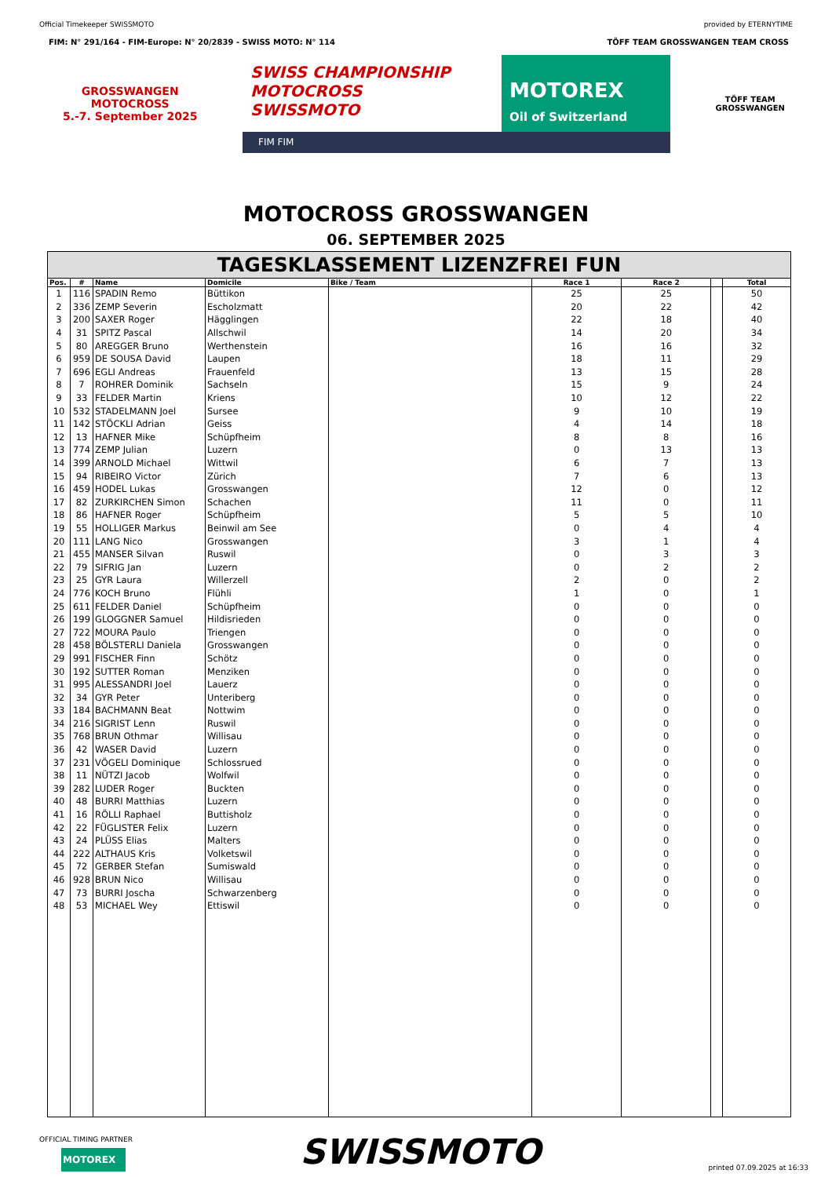Official Timekeeper SWISSMOTO provided by ETERNYTIME
FIM: N° 291/164 - FIM-Europe: N° 20/2839 - SWISS MOTO: N° 114 TÖFF TEAM GROSSWANGEN TEAM CROSS
GROSSWANGEN
MOTOCROSS
5.-7. September 2025
SWISS CHAMPIONSHIP
MOTOCROSS
SWISSMOTO
MOTOREX
Oil of Switzerland
FIM FIM
TÖFF TEAM
GROSSWANGEN
MOTOCROSS GROSSWANGEN
06. SEPTEMBER 2025
TAGESKLASSEMENT LIZENZFREI FUN
| Pos. | # | Name | Domicile | Bike / Team | Race 1 | Race 2 | | Total |
| --- | --- | --- | --- | --- | --- | --- | --- | --- |
| 1 | 116 | SPADIN Remo | Büttikon | | 25 | 25 | | 50 |
| 2 | 336 | ZEMP Severin | Escholzmatt | | 20 | 22 | | 42 |
| 3 | 200 | SAXER Roger | Hägglingen | | 22 | 18 | | 40 |
| 4 | 31 | SPITZ Pascal | Allschwil | | 14 | 20 | | 34 |
| 5 | 80 | AREGGER Bruno | Werthenstein | | 16 | 16 | | 32 |
| 6 | 959 | DE SOUSA David | Laupen | | 18 | 11 | | 29 |
| 7 | 696 | EGLI Andreas | Frauenfeld | | 13 | 15 | | 28 |
| 8 | 7 | ROHRER Dominik | Sachseln | | 15 | 9 | | 24 |
| 9 | 33 | FELDER Martin | Kriens | | 10 | 12 | | 22 |
| 10 | 532 | STADELMANN Joel | Sursee | | 9 | 10 | | 19 |
| 11 | 142 | STÖCKLI Adrian | Geiss | | 4 | 14 | | 18 |
| 12 | 13 | HAFNER Mike | Schüpfheim | | 8 | 8 | | 16 |
| 13 | 774 | ZEMP Julian | Luzern | | 0 | 13 | | 13 |
| 14 | 399 | ARNOLD Michael | Wittwil | | 6 | 7 | | 13 |
| 15 | 94 | RIBEIRO Victor | Zürich | | 7 | 6 | | 13 |
| 16 | 459 | HODEL Lukas | Grosswangen | | 12 | 0 | | 12 |
| 17 | 82 | ZURKIRCHEN Simon | Schachen | | 11 | 0 | | 11 |
| 18 | 86 | HAFNER Roger | Schüpfheim | | 5 | 5 | | 10 |
| 19 | 55 | HOLLIGER Markus | Beinwil am See | | 0 | 4 | | 4 |
| 20 | 111 | LANG Nico | Grosswangen | | 3 | 1 | | 4 |
| 21 | 455 | MANSER Silvan | Ruswil | | 0 | 3 | | 3 |
| 22 | 79 | SIFRIG Jan | Luzern | | 0 | 2 | | 2 |
| 23 | 25 | GYR Laura | Willerzell | | 2 | 0 | | 2 |
| 24 | 776 | KOCH Bruno | Flühli | | 1 | 0 | | 1 |
| 25 | 611 | FELDER Daniel | Schüpfheim | | 0 | 0 | | 0 |
| 26 | 199 | GLOGGNER Samuel | Hildisrieden | | 0 | 0 | | 0 |
| 27 | 722 | MOURA Paulo | Triengen | | 0 | 0 | | 0 |
| 28 | 458 | BÖLSTERLI Daniela | Grosswangen | | 0 | 0 | | 0 |
| 29 | 991 | FISCHER Finn | Schötz | | 0 | 0 | | 0 |
| 30 | 192 | SUTTER Roman | Menziken | | 0 | 0 | | 0 |
| 31 | 995 | ALESSANDRI Joel | Lauerz | | 0 | 0 | | 0 |
| 32 | 34 | GYR Peter | Unteriberg | | 0 | 0 | | 0 |
| 33 | 184 | BACHMANN Beat | Nottwim | | 0 | 0 | | 0 |
| 34 | 216 | SIGRIST Lenn | Ruswil | | 0 | 0 | | 0 |
| 35 | 768 | BRUN Othmar | Willisau | | 0 | 0 | | 0 |
| 36 | 42 | WASER David | Luzern | | 0 | 0 | | 0 |
| 37 | 231 | VÖGELI Dominique | Schlossrued | | 0 | 0 | | 0 |
| 38 | 11 | NÜTZI Jacob | Wolfwil | | 0 | 0 | | 0 |
| 39 | 282 | LUDER Roger | Buckten | | 0 | 0 | | 0 |
| 40 | 48 | BURRI Matthias | Luzern | | 0 | 0 | | 0 |
| 41 | 16 | RÖLLI Raphael | Buttisholz | | 0 | 0 | | 0 |
| 42 | 22 | FÜGLISTER Felix | Luzern | | 0 | 0 | | 0 |
| 43 | 24 | PLÜSS Elias | Malters | | 0 | 0 | | 0 |
| 44 | 222 | ALTHAUS Kris | Volketswil | | 0 | 0 | | 0 |
| 45 | 72 | GERBER Stefan | Sumiswald | | 0 | 0 | | 0 |
| 46 | 928 | BRUN Nico | Willisau | | 0 | 0 | | 0 |
| 47 | 73 | BURRI Joscha | Schwarzenberg | | 0 | 0 | | 0 |
| 48 | 53 | MICHAEL Wey | Ettiswil | | 0 | 0 | | 0 |
OFFICIAL TIMING PARTNER
MOTOREX
SWISSMOTO
printed 07.09.2025 at 16:33